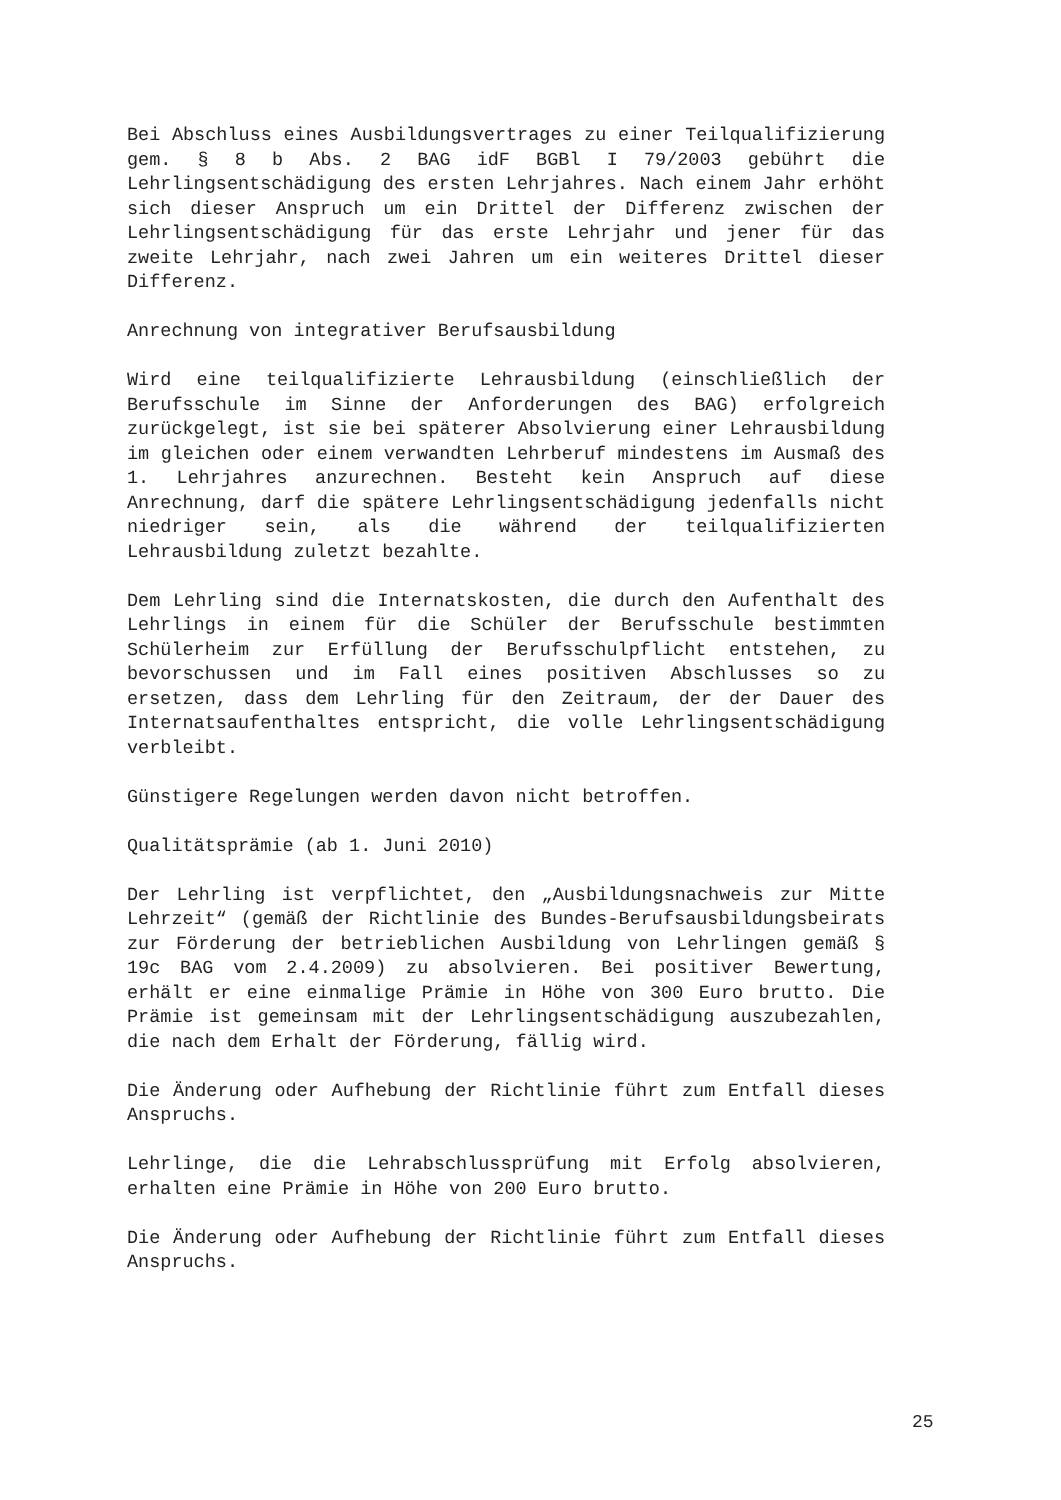Bei Abschluss eines Ausbildungsvertrages zu einer Teilqualifizierung gem. § 8 b Abs. 2 BAG idF BGBl I 79/2003 gebührt die Lehrlingsentschädigung des ersten Lehrjahres. Nach einem Jahr erhöht sich dieser Anspruch um ein Drittel der Differenz zwischen der Lehrlingsentschädigung für das erste Lehrjahr und jener für das zweite Lehrjahr, nach zwei Jahren um ein weiteres Drittel dieser Differenz.
Anrechnung von integrativer Berufsausbildung
Wird eine teilqualifizierte Lehrausbildung (einschließlich der Berufsschule im Sinne der Anforderungen des BAG) erfolgreich zurückgelegt, ist sie bei späterer Absolvierung einer Lehrausbildung im gleichen oder einem verwandten Lehrberuf mindestens im Ausmaß des 1. Lehrjahres anzurechnen. Besteht kein Anspruch auf diese Anrechnung, darf die spätere Lehrlingsentschädigung jedenfalls nicht niedriger sein, als die während der teilqualifizierten Lehrausbildung zuletzt bezahlte.
Dem Lehrling sind die Internatskosten, die durch den Aufenthalt des Lehrlings in einem für die Schüler der Berufsschule bestimmten Schülerheim zur Erfüllung der Berufsschulpflicht entstehen, zu bevorschussen und im Fall eines positiven Abschlusses so zu ersetzen, dass dem Lehrling für den Zeitraum, der der Dauer des Internatsaufenthaltes entspricht, die volle Lehrlingsentschädigung verbleibt.
Günstigere Regelungen werden davon nicht betroffen.
Qualitätsprämie (ab 1. Juni 2010)
Der Lehrling ist verpflichtet, den „Ausbildungsnachweis zur Mitte Lehrzeit“ (gemäß der Richtlinie des Bundes-Berufsausbildungsbeirats zur Förderung der betrieblichen Ausbildung von Lehrlingen gemäß § 19c BAG vom 2.4.2009) zu absolvieren. Bei positiver Bewertung, erhält er eine einmalige Prämie in Höhe von 300 Euro brutto. Die Prämie ist gemeinsam mit der Lehrlingsentschädigung auszubezahlen, die nach dem Erhalt der Förderung, fällig wird.
Die Änderung oder Aufhebung der Richtlinie führt zum Entfall dieses Anspruchs.
Lehrlinge, die die Lehrabschlussprüfung mit Erfolg absolvieren, erhalten eine Prämie in Höhe von 200 Euro brutto.
Die Änderung oder Aufhebung der Richtlinie führt zum Entfall dieses Anspruchs.
25